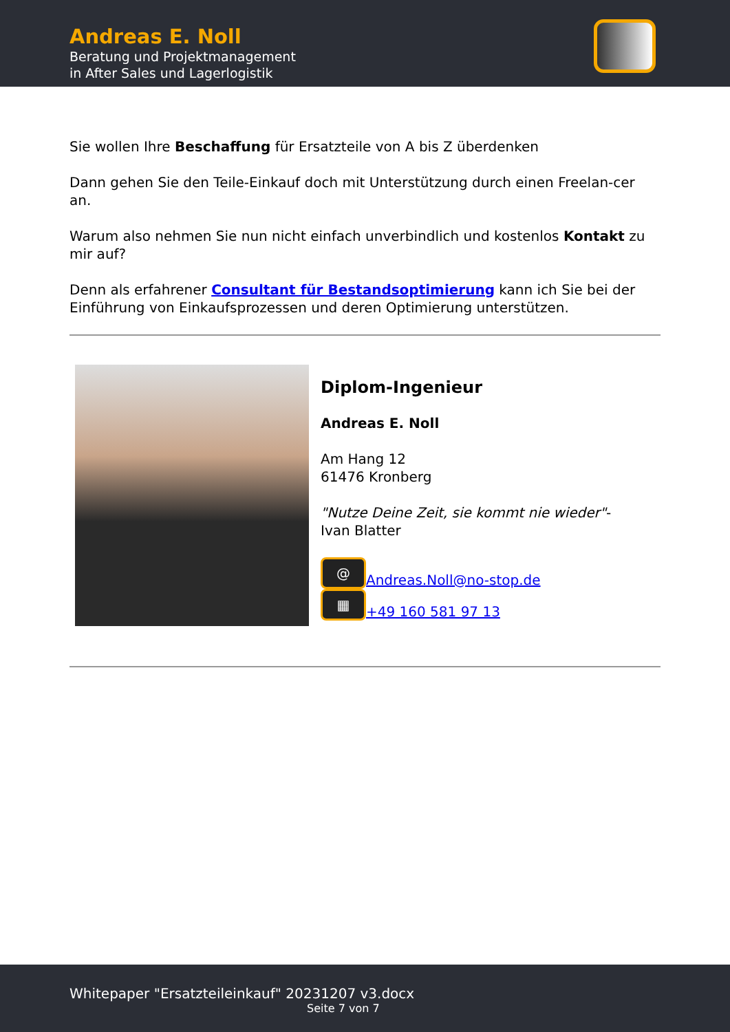Andreas E. Noll
Beratung und Projektmanagement
in After Sales und Lagerlogistik
Sie wollen Ihre Beschaffung für Ersatzteile von A bis Z überdenken
Dann gehen Sie den Teile-Einkauf doch mit Unterstützung durch einen Freelan-cer an.
Warum also nehmen Sie nun nicht einfach unverbindlich und kostenlos Kontakt zu mir auf?
Denn als erfahrener Consultant für Bestandsoptimierung kann ich Sie bei der Einführung von Einkaufsprozessen und deren Optimierung unterstützen.
Diplom-Ingenieur
Andreas E. Noll
Am Hang 12
61476 Kronberg
"Nutze Deine Zeit, sie kommt nie wieder"-
Ivan Blatter
@ Andreas.Noll@no-stop.de
▦ +49 160 581 97 13
Whitepaper "Ersatzteileinkauf" 20231207 v3.docx
Seite 7 von 7